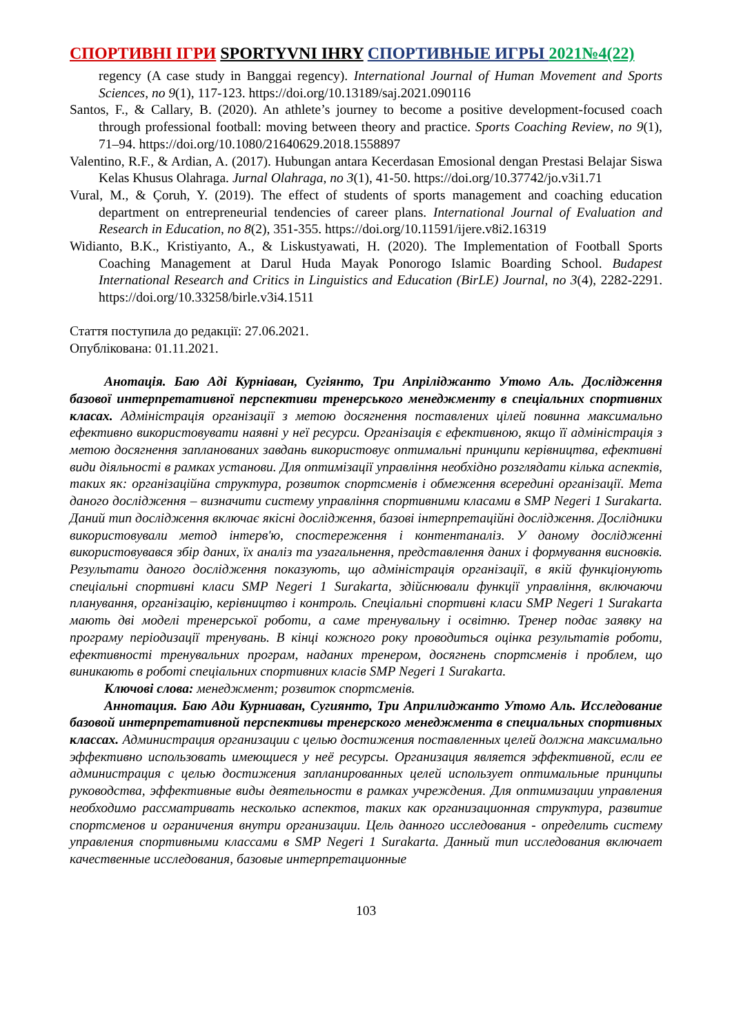СПОРТИВНІ ІГРИ SPORTYVNI IHRY СПОРТИВНЫЕ ИГРЫ 2021№4(22)
regency (A case study in Banggai regency). International Journal of Human Movement and Sports Sciences, no 9(1), 117-123. https://doi.org/10.13189/saj.2021.090116
Santos, F., & Callary, B. (2020). An athlete’s journey to become a positive development-focused coach through professional football: moving between theory and practice. Sports Coaching Review, no 9(1), 71–94. https://doi.org/10.1080/21640629.2018.1558897
Valentino, R.F., & Ardian, A. (2017). Hubungan antara Kecerdasan Emosional dengan Prestasi Belajar Siswa Kelas Khusus Olahraga. Jurnal Olahraga, no 3(1), 41-50. https://doi.org/10.37742/jo.v3i1.71
Vural, M., & Çoruh, Y. (2019). The effect of students of sports management and coaching education department on entrepreneurial tendencies of career plans. International Journal of Evaluation and Research in Education, no 8(2), 351-355. https://doi.org/10.11591/ijere.v8i2.16319
Widianto, B.K., Kristiyanto, A., & Liskustyawati, H. (2020). The Implementation of Football Sports Coaching Management at Darul Huda Mayak Ponorogo Islamic Boarding School. Budapest International Research and Critics in Linguistics and Education (BirLE) Journal, no 3(4), 2282-2291. https://doi.org/10.33258/birle.v3i4.1511
Стаття поступила до редакції: 27.06.2021.
Опублікована: 01.11.2021.
Анотація. Баю Аді Курніаван, Сугіянто, Три Апріліджанто Утомо Аль. Дослідження базової интерпретативної перспективи тренерського менеджменту в спеціальних спортивних класах. Адміністрація організації з метою досягнення поставлених цілей повинна максимально ефективно використовувати наявні у неї ресурси. Організація є ефективною, якщо її адміністрація з метою досягнення запланованих завдань використовує оптимальні принципи керівництва, ефективні види діяльності в рамках установи. Для оптимізації управління необхідно розглядати кілька аспектів, таких як: організаційна структура, розвиток спортсменів і обмеження всередині організації. Мета даного дослідження – визначити систему управління спортивними класами в SMP Negeri 1 Surakarta. Даний тип дослідження включає якісні дослідження, базові інтерпретаційні дослідження. Дослідники використовували метод інтерв'ю, спостереження і контентаналіз. У даному дослідженні використовувався збір даних, їх аналіз та узагальнення, представлення даних і формування висновків. Результати даного дослідження показують, що адміністрація організації, в якій функціонують спеціальні спортивні класи SMP Negeri 1 Surakarta, здійснювали функції управління, включаючи планування, організацію, керівництво і контроль. Спеціальні спортивні класи SMP Negeri 1 Surakarta мають дві моделі тренерської роботи, а саме тренувальну і освітню. Тренер подає заявку на програму періодизації тренувань. В кінці кожного року проводиться оцінка результатів роботи, ефективності тренувальних програм, наданих тренером, досягнень спортсменів і проблем, що виникають в роботі спеціальних спортивних класів SMP Negeri 1 Surakarta.
Ключові слова: менеджмент; розвиток спортсменів.
Аннотация. Баю Ади Курниаван, Сугиянто, Три Априлиджанто Утомо Аль. Исследование базовой интерпретативной перспективы тренерского менеджмента в специальных спортивных классах. Администрация организации с целью достижения поставленных целей должна максимально эффективно использовать имеющиеся у неё ресурсы. Организация является эффективной, если ее администрация с целью достижения запланированных целей использует оптимальные принципы руководства, эффективные виды деятельности в рамках учреждения. Для оптимизации управления необходимо рассматривать несколько аспектов, таких как организационная структура, развитие спортсменов и ограничения внутри организации. Цель данного исследования - определить систему управления спортивными классами в SMP Negeri 1 Surakarta. Данный тип исследования включает качественные исследования, базовые интерпретационные
103